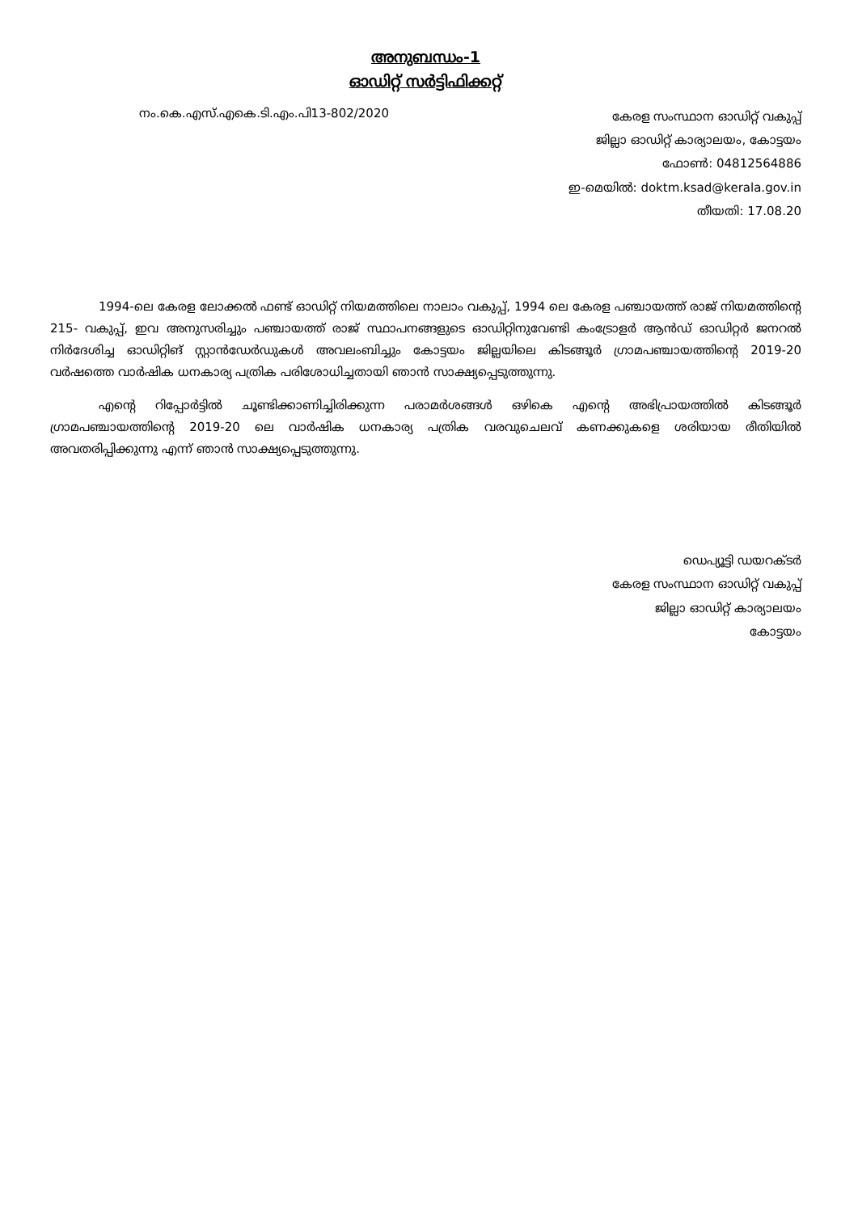അനുബന്ധം-1
ഓഡിറ്റ് സർട്ടിഫിക്കറ്റ്
നം.കെ.എസ്.എകെ.ടി.എം.പി13-802/2020
കേരള സംസ്ഥാന ഓഡിറ്റ് വകുപ്പ്
ജില്ലാ ഓഡിറ്റ് കാര്യാലയം, കോട്ടയം
ഫോൺ: 04812564886
ഇ-മെയിൽ: doktm.ksad@kerala.gov.in
തീയതി: 17.08.20
    1994-ലെ കേരള ലോക്കൽ ഫണ്ട് ഓഡിറ്റ് നിയമത്തിലെ നാലാം വകുപ്പ്, 1994 ലെ കേരള പഞ്ചായത്ത് രാജ് നിയമത്തിന്റെ 215- വകുപ്പ്, ഇവ അനുസരിച്ചും പഞ്ചായത്ത് രാജ് സ്ഥാപനങ്ങളുടെ ഓഡിറ്റിനുവേണ്ടി കംട്രോളർ ആൻഡ് ഓഡിറ്റർ ജനറൽ നിർദേശിച്ച ഓഡിറ്റിങ് സ്റ്റാൻഡേർഡുകൾ അവലംബിച്ചും കോട്ടയം ജില്ലയിലെ കിടങ്ങൂർ ഗ്രാമപഞ്ചായത്തിന്റെ 2019-20 വർഷത്തെ വാർഷിക ധനകാര്യ പത്രിക പരിശോധിച്ചതായി ഞാൻ സാക്ഷ്യപ്പെടുത്തുന്നു.
    എന്റെ റിപ്പോർട്ടിൽ ചൂണ്ടിക്കാണിച്ചിരിക്കുന്ന പരാമർശങ്ങൾ ഒഴികെ എന്റെ അഭിപ്രായത്തിൽ കിടങ്ങൂർ ഗ്രാമപഞ്ചായത്തിന്റെ 2019-20 ലെ വാർഷിക ധനകാര്യ പത്രിക വരവുചെലവ് കണക്കുകളെ ശരിയായ രീതിയിൽ അവതരിപ്പിക്കുന്നു എന്ന് ഞാൻ സാക്ഷ്യപ്പെടുത്തുന്നു.
ഡെപ്യൂട്ടി ഡയറക്ടർ
കേരള സംസ്ഥാന ഓഡിറ്റ് വകുപ്പ്
ജില്ലാ ഓഡിറ്റ് കാര്യാലയം
കോട്ടയം